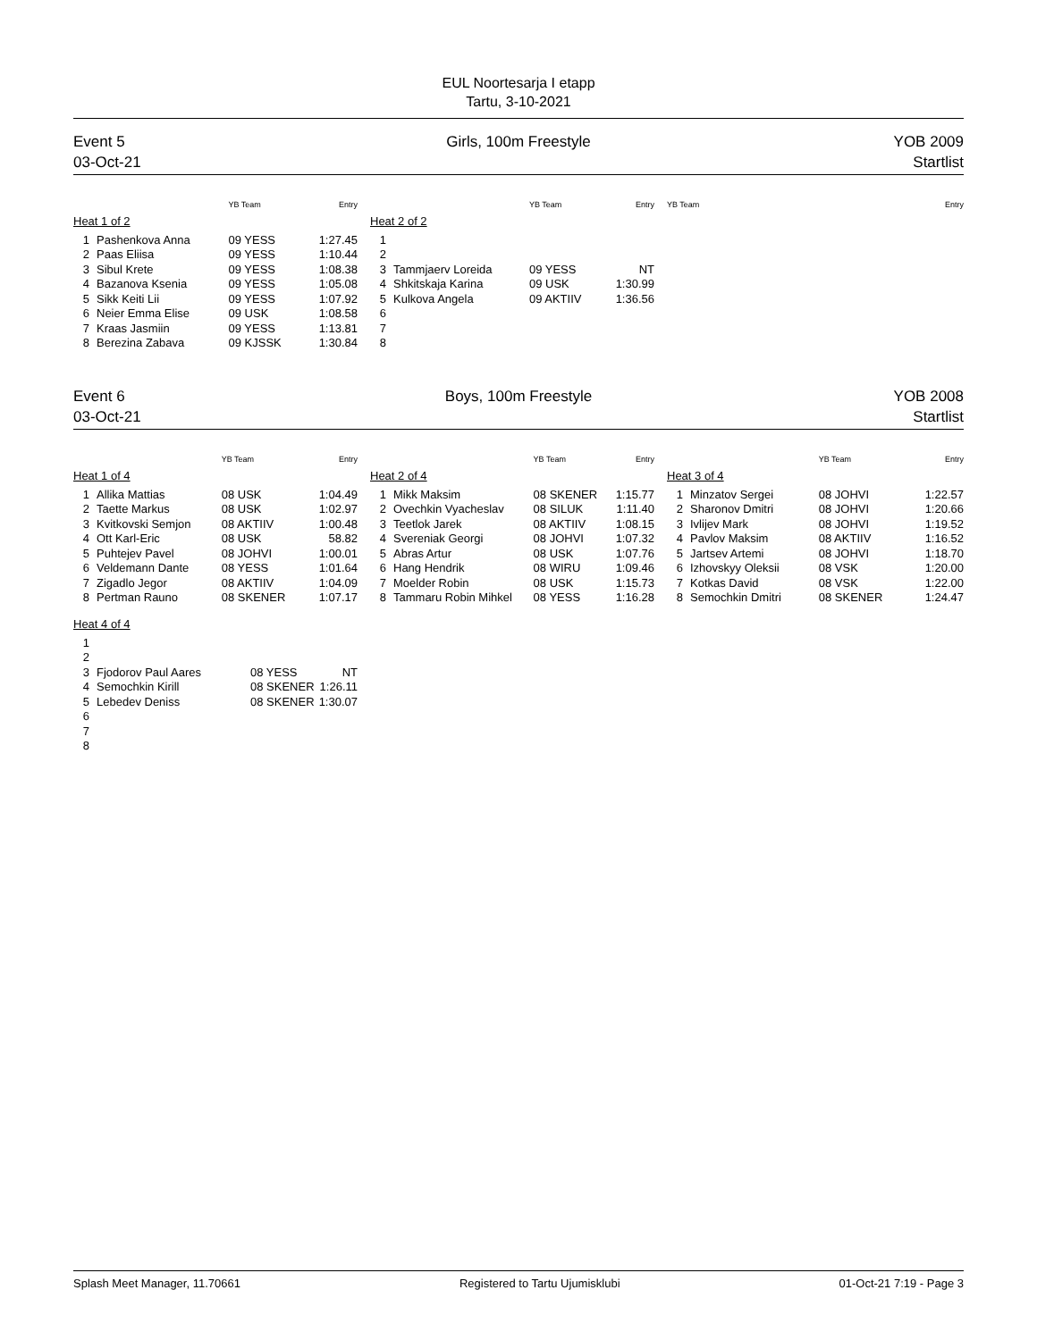EUL Noortesarja I etapp
Tartu, 3-10-2021
Event 5
03-Oct-21
Girls, 100m Freestyle YOB 2009
Startlist
| | | YB Team | Entry |
| --- | --- | --- | --- |
| Heat 1 of 2 | | | |
| 1 | Pashenkova Anna | 09 YESS | 1:27.45 |
| 2 | Paas Eliisa | 09 YESS | 1:10.44 |
| 3 | Sibul Krete | 09 YESS | 1:08.38 |
| 4 | Bazanova Ksenia | 09 YESS | 1:05.08 |
| 5 | Sikk Keiti Lii | 09 YESS | 1:07.92 |
| 6 | Neier Emma Elise | 09 USK | 1:08.58 |
| 7 | Kraas Jasmiin | 09 YESS | 1:13.81 |
| 8 | Berezina Zabava | 09 KJSSK | 1:30.84 |
| | | YB Team | Entry |
| --- | --- | --- | --- |
| Heat 2 of 2 | | | |
| 1 | | | |
| 2 | | | |
| 3 | Tammjaerv Loreida | 09 YESS | NT |
| 4 | Shkitskaja Karina | 09 USK | 1:30.99 |
| 5 | Kulkova Angela | 09 AKTIIV | 1:36.56 |
| 6 | | | |
| 7 | | | |
| 8 | | | |
| | YB Team | Entry |
| --- | --- | --- |
Event 6
03-Oct-21
Boys, 100m Freestyle YOB 2008
Startlist
| | | YB Team | Entry |
| --- | --- | --- | --- |
| Heat 1 of 4 | | | |
| 1 | Allika Mattias | 08 USK | 1:04.49 |
| 2 | Taette Markus | 08 USK | 1:02.97 |
| 3 | Kvitkovski Semjon | 08 AKTIIV | 1:00.48 |
| 4 | Ott Karl-Eric | 08 USK | 58.82 |
| 5 | Puhtejev Pavel | 08 JOHVI | 1:00.01 |
| 6 | Veldemann Dante | 08 YESS | 1:01.64 |
| 7 | Zigadlo Jegor | 08 AKTIIV | 1:04.09 |
| 8 | Pertman Rauno | 08 SKENER | 1:07.17 |
| | | YB Team | Entry |
| --- | --- | --- | --- |
| Heat 2 of 4 | | | |
| 1 | Mikk Maksim | 08 SKENER | 1:15.77 |
| 2 | Ovechkin Vyacheslav | 08 SILUK | 1:11.40 |
| 3 | Teetlok Jarek | 08 AKTIIV | 1:08.15 |
| 4 | Svereniak Georgi | 08 JOHVI | 1:07.32 |
| 5 | Abras Artur | 08 USK | 1:07.76 |
| 6 | Hang Hendrik | 08 WIRU | 1:09.46 |
| 7 | Moelder Robin | 08 USK | 1:15.73 |
| 8 | Tammaru Robin Mihkel | 08 YESS | 1:16.28 |
| | | YB Team | Entry |
| --- | --- | --- | --- |
| Heat 3 of 4 | | | |
| 1 | Minzatov Sergei | 08 JOHVI | 1:22.57 |
| 2 | Sharonov Dmitri | 08 JOHVI | 1:20.66 |
| 3 | Ivlijev Mark | 08 JOHVI | 1:19.52 |
| 4 | Pavlov Maksim | 08 AKTIIV | 1:16.52 |
| 5 | Jartsev Artemi | 08 JOHVI | 1:18.70 |
| 6 | Izhovskyy Oleksii | 08 VSK | 1:20.00 |
| 7 | Kotkas David | 08 VSK | 1:22.00 |
| 8 | Semochkin Dmitri | 08 SKENER | 1:24.47 |
| Heat 4 of 4 | | | |
| 1 | | | |
| 2 | | | |
| 3 | Fjodorov Paul Aares | 08 YESS | NT |
| 4 | Semochkin Kirill | 08 SKENER | 1:26.11 |
| 5 | Lebedev Deniss | 08 SKENER | 1:30.07 |
| 6 | | | |
| 7 | | | |
| 8 | | | |
Splash Meet Manager, 11.70661 Registered to Tartu Ujumisklubi 01-Oct-21 7:19 - Page 3